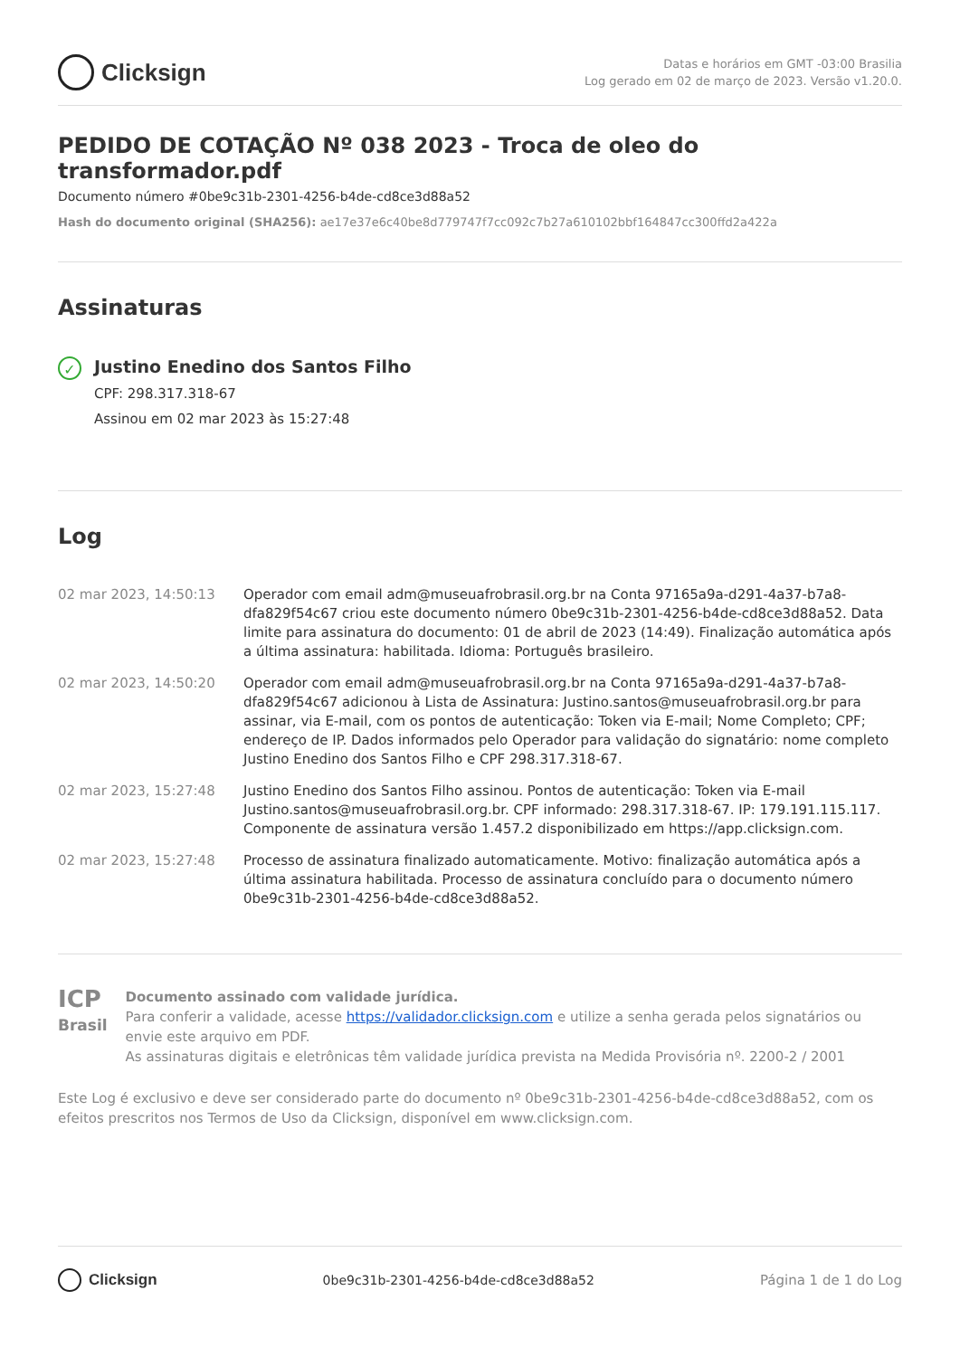Clicksign
Datas e horários em GMT -03:00 Brasilia
Log gerado em 02 de março de 2023. Versão v1.20.0.
PEDIDO DE COTAÇÃO Nº 038 2023 - Troca de oleo do transformador.pdf
Documento número #0be9c31b-2301-4256-b4de-cd8ce3d88a52
Hash do documento original (SHA256): ae17e37e6c40be8d779747f7cc092c7b27a610102bbf164847cc300ffd2a422a
Assinaturas
✓
Justino Enedino dos Santos Filho
CPF: 298.317.318-67
Assinou em 02 mar 2023 às 15:27:48
Log
| 02 mar 2023, 14:50:13 | Operador com email adm@museuafrobrasil.org.br na Conta 97165a9a-d291-4a37-b7a8-dfa829f54c67 criou este documento número 0be9c31b-2301-4256-b4de-cd8ce3d88a52. Data limite para assinatura do documento: 01 de abril de 2023 (14:49). Finalização automática após a última assinatura: habilitada. Idioma: Português brasileiro. |
| 02 mar 2023, 14:50:20 | Operador com email adm@museuafrobrasil.org.br na Conta 97165a9a-d291-4a37-b7a8-dfa829f54c67 adicionou à Lista de Assinatura: Justino.santos@museuafrobrasil.org.br para assinar, via E-mail, com os pontos de autenticação: Token via E-mail; Nome Completo; CPF; endereço de IP. Dados informados pelo Operador para validação do signatário: nome completo Justino Enedino dos Santos Filho e CPF 298.317.318-67. |
| 02 mar 2023, 15:27:48 | Justino Enedino dos Santos Filho assinou. Pontos de autenticação: Token via E-mail Justino.santos@museuafrobrasil.org.br. CPF informado: 298.317.318-67. IP: 179.191.115.117. Componente de assinatura versão 1.457.2 disponibilizado em https://app.clicksign.com. |
| 02 mar 2023, 15:27:48 | Processo de assinatura finalizado automaticamente. Motivo: finalização automática após a última assinatura habilitada. Processo de assinatura concluído para o documento número 0be9c31b-2301-4256-b4de-cd8ce3d88a52. |
ICP Brasil
Documento assinado com validade jurídica.
Para conferir a validade, acesse https://validador.clicksign.com e utilize a senha gerada pelos signatários ou envie este arquivo em PDF.
As assinaturas digitais e eletrônicas têm validade jurídica prevista na Medida Provisória nº. 2200-2 / 2001
Este Log é exclusivo e deve ser considerado parte do documento nº 0be9c31b-2301-4256-b4de-cd8ce3d88a52, com os efeitos prescritos nos Termos de Uso da Clicksign, disponível em www.clicksign.com.
Clicksign
0be9c31b-2301-4256-b4de-cd8ce3d88a52
Página 1 de 1 do Log